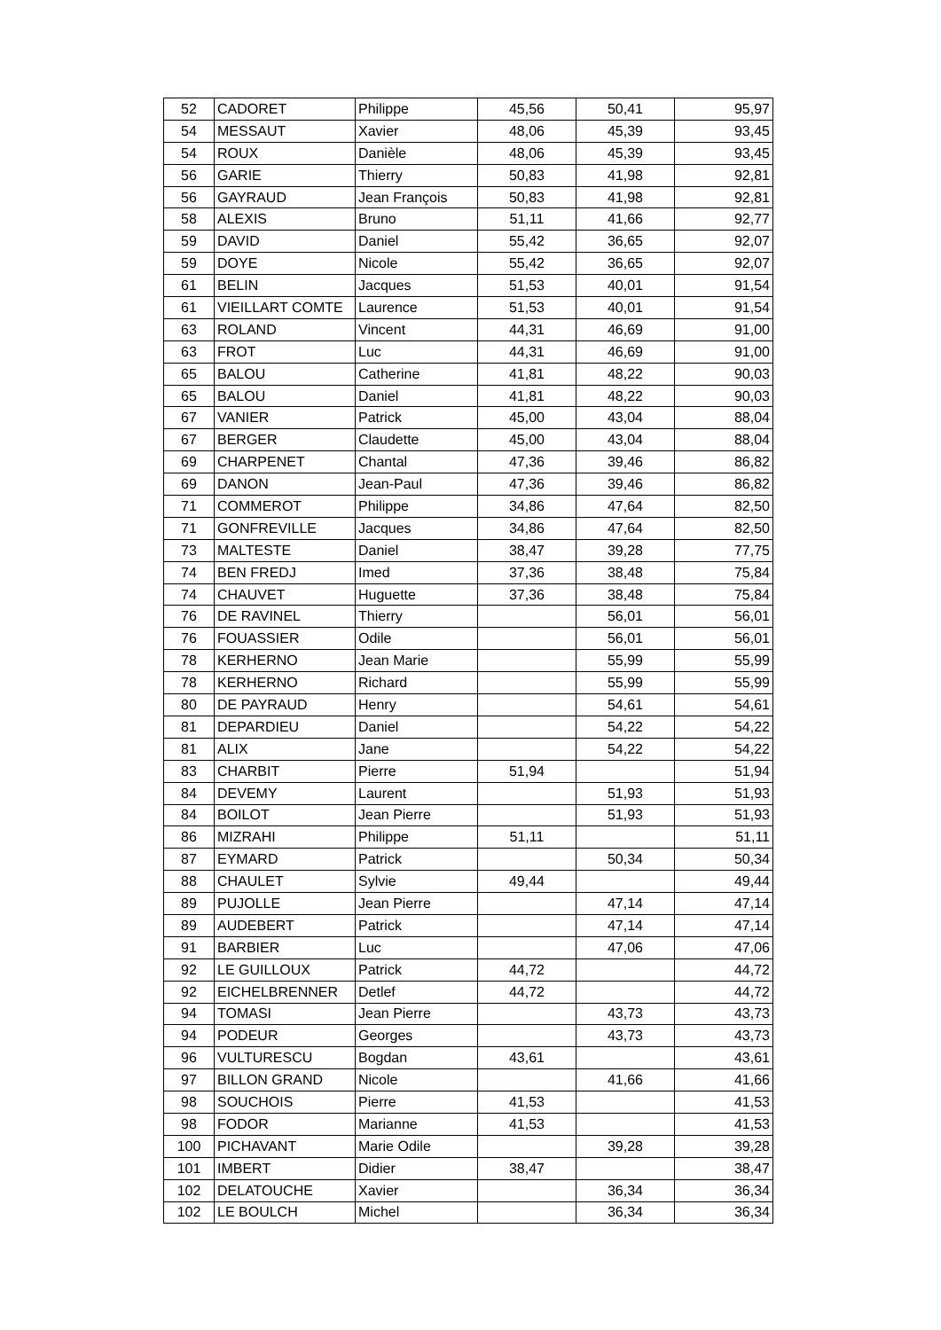| 52 | CADORET | Philippe | 45,56 | 50,41 | 95,97 |
| 54 | MESSAUT | Xavier | 48,06 | 45,39 | 93,45 |
| 54 | ROUX | Danièle | 48,06 | 45,39 | 93,45 |
| 56 | GARIE | Thierry | 50,83 | 41,98 | 92,81 |
| 56 | GAYRAUD | Jean François | 50,83 | 41,98 | 92,81 |
| 58 | ALEXIS | Bruno | 51,11 | 41,66 | 92,77 |
| 59 | DAVID | Daniel | 55,42 | 36,65 | 92,07 |
| 59 | DOYE | Nicole | 55,42 | 36,65 | 92,07 |
| 61 | BELIN | Jacques | 51,53 | 40,01 | 91,54 |
| 61 | VIEILLART COMTE | Laurence | 51,53 | 40,01 | 91,54 |
| 63 | ROLAND | Vincent | 44,31 | 46,69 | 91,00 |
| 63 | FROT | Luc | 44,31 | 46,69 | 91,00 |
| 65 | BALOU | Catherine | 41,81 | 48,22 | 90,03 |
| 65 | BALOU | Daniel | 41,81 | 48,22 | 90,03 |
| 67 | VANIER | Patrick | 45,00 | 43,04 | 88,04 |
| 67 | BERGER | Claudette | 45,00 | 43,04 | 88,04 |
| 69 | CHARPENET | Chantal | 47,36 | 39,46 | 86,82 |
| 69 | DANON | Jean-Paul | 47,36 | 39,46 | 86,82 |
| 71 | COMMEROT | Philippe | 34,86 | 47,64 | 82,50 |
| 71 | GONFREVILLE | Jacques | 34,86 | 47,64 | 82,50 |
| 73 | MALTESTE | Daniel | 38,47 | 39,28 | 77,75 |
| 74 | BEN FREDJ | Imed | 37,36 | 38,48 | 75,84 |
| 74 | CHAUVET | Huguette | 37,36 | 38,48 | 75,84 |
| 76 | DE RAVINEL | Thierry | | 56,01 | 56,01 |
| 76 | FOUASSIER | Odile | | 56,01 | 56,01 |
| 78 | KERHERNO | Jean Marie | | 55,99 | 55,99 |
| 78 | KERHERNO | Richard | | 55,99 | 55,99 |
| 80 | DE PAYRAUD | Henry | | 54,61 | 54,61 |
| 81 | DEPARDIEU | Daniel | | 54,22 | 54,22 |
| 81 | ALIX | Jane | | 54,22 | 54,22 |
| 83 | CHARBIT | Pierre | 51,94 | | 51,94 |
| 84 | DEVEMY | Laurent | | 51,93 | 51,93 |
| 84 | BOILOT | Jean Pierre | | 51,93 | 51,93 |
| 86 | MIZRAHI | Philippe | 51,11 | | 51,11 |
| 87 | EYMARD | Patrick | | 50,34 | 50,34 |
| 88 | CHAULET | Sylvie | 49,44 | | 49,44 |
| 89 | PUJOLLE | Jean Pierre | | 47,14 | 47,14 |
| 89 | AUDEBERT | Patrick | | 47,14 | 47,14 |
| 91 | BARBIER | Luc | | 47,06 | 47,06 |
| 92 | LE GUILLOUX | Patrick | 44,72 | | 44,72 |
| 92 | EICHELBRENNER | Detlef | 44,72 | | 44,72 |
| 94 | TOMASI | Jean Pierre | | 43,73 | 43,73 |
| 94 | PODEUR | Georges | | 43,73 | 43,73 |
| 96 | VULTURESCU | Bogdan | 43,61 | | 43,61 |
| 97 | BILLON GRAND | Nicole | | 41,66 | 41,66 |
| 98 | SOUCHOIS | Pierre | 41,53 | | 41,53 |
| 98 | FODOR | Marianne | 41,53 | | 41,53 |
| 100 | PICHAVANT | Marie Odile | | 39,28 | 39,28 |
| 101 | IMBERT | Didier | 38,47 | | 38,47 |
| 102 | DELATOUCHE | Xavier | | 36,34 | 36,34 |
| 102 | LE BOULCH | Michel | | 36,34 | 36,34 |